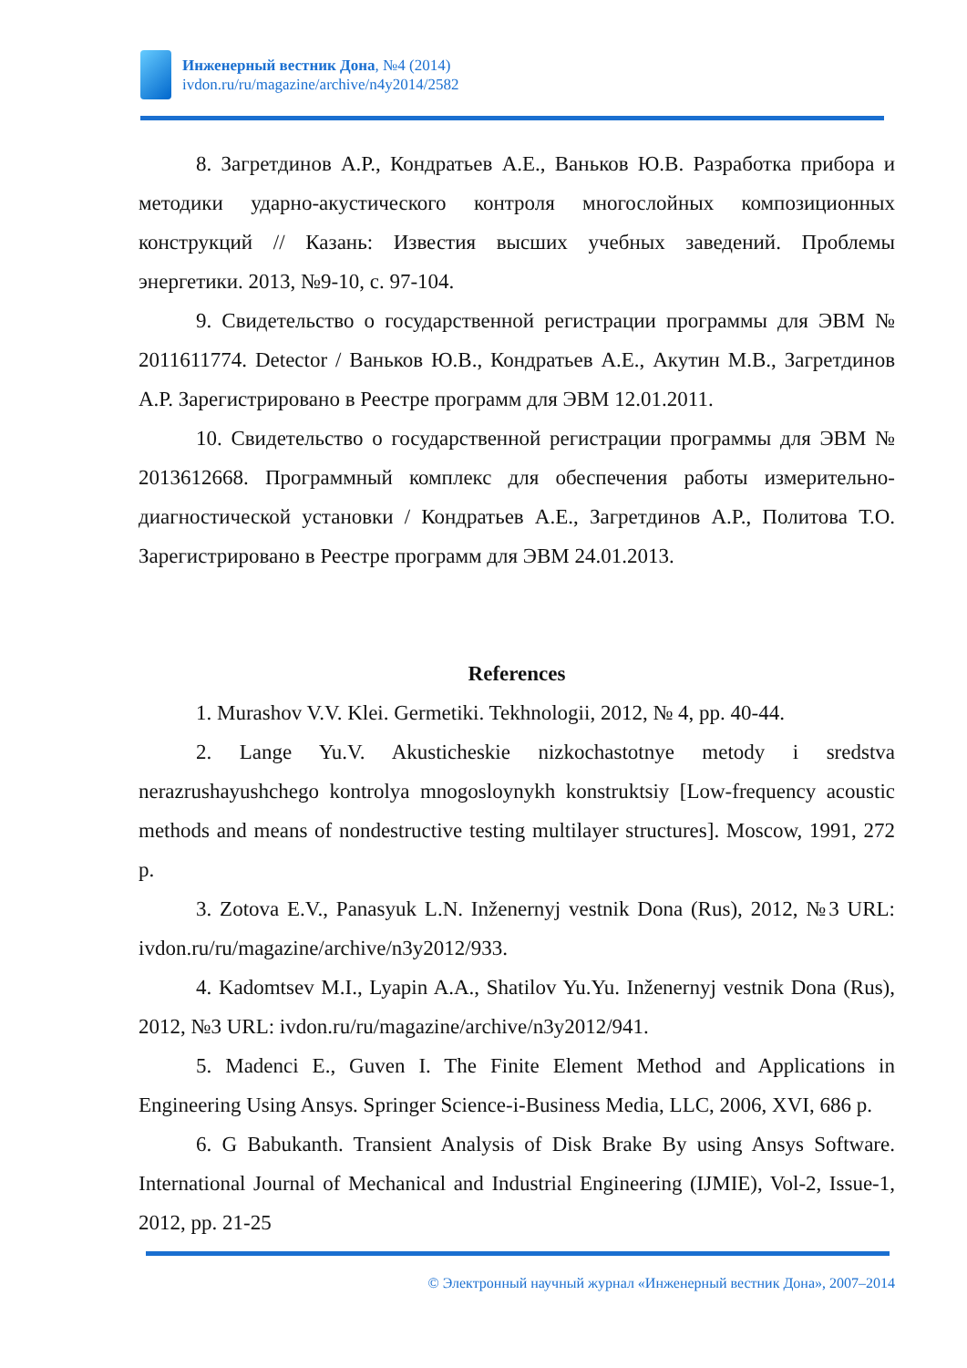Инженерный вестник Дона, №4 (2014)
ivdon.ru/ru/magazine/archive/n4y2014/2582
8. Загретдинов А.Р., Кондратьев А.Е., Ваньков Ю.В. Разработка прибора и методики ударно-акустического контроля многослойных композиционных конструкций // Казань: Известия высших учебных заведений. Проблемы энергетики. 2013, №9-10, с. 97-104.
9. Свидетельство о государственной регистрации программы для ЭВМ № 2011611774. Detector / Ваньков Ю.В., Кондратьев А.Е., Акутин М.В., Загретдинов А.Р. Зарегистрировано в Реестре программ для ЭВМ 12.01.2011.
10. Свидетельство о государственной регистрации программы для ЭВМ № 2013612668. Программный комплекс для обеспечения работы измерительно-диагностической установки / Кондратьев А.Е., Загретдинов А.Р., Политова Т.О. Зарегистрировано в Реестре программ для ЭВМ 24.01.2013.
References
1. Murashov V.V. Klei. Germetiki. Tekhnologii, 2012, № 4, pp. 40-44.
2. Lange Yu.V. Akusticheskie nizkochastotnye metody i sredstva nerazrushayushchego kontrolya mnogosloynykh konstruktsiy [Low-frequency acoustic methods and means of nondestructive testing multilayer structures]. Moscow, 1991, 272 p.
3. Zotova E.V., Panasyuk L.N. Inženernyj vestnik Dona (Rus), 2012, №3 URL: ivdon.ru/ru/magazine/archive/n3y2012/933.
4. Kadomtsev M.I., Lyapin A.A., Shatilov Yu.Yu. Inženernyj vestnik Dona (Rus), 2012, №3 URL: ivdon.ru/ru/magazine/archive/n3y2012/941.
5. Madenci E., Guven I. The Finite Element Method and Applications in Engineering Using Ansys. Springer Science-i-Business Media, LLC, 2006, XVI, 686 p.
6. G Babukanth. Transient Analysis of Disk Brake By using Ansys Software. International Journal of Mechanical and Industrial Engineering (IJMIE), Vol-2, Issue-1, 2012, pp. 21-25
© Электронный научный журнал «Инженерный вестник Дона», 2007–2014